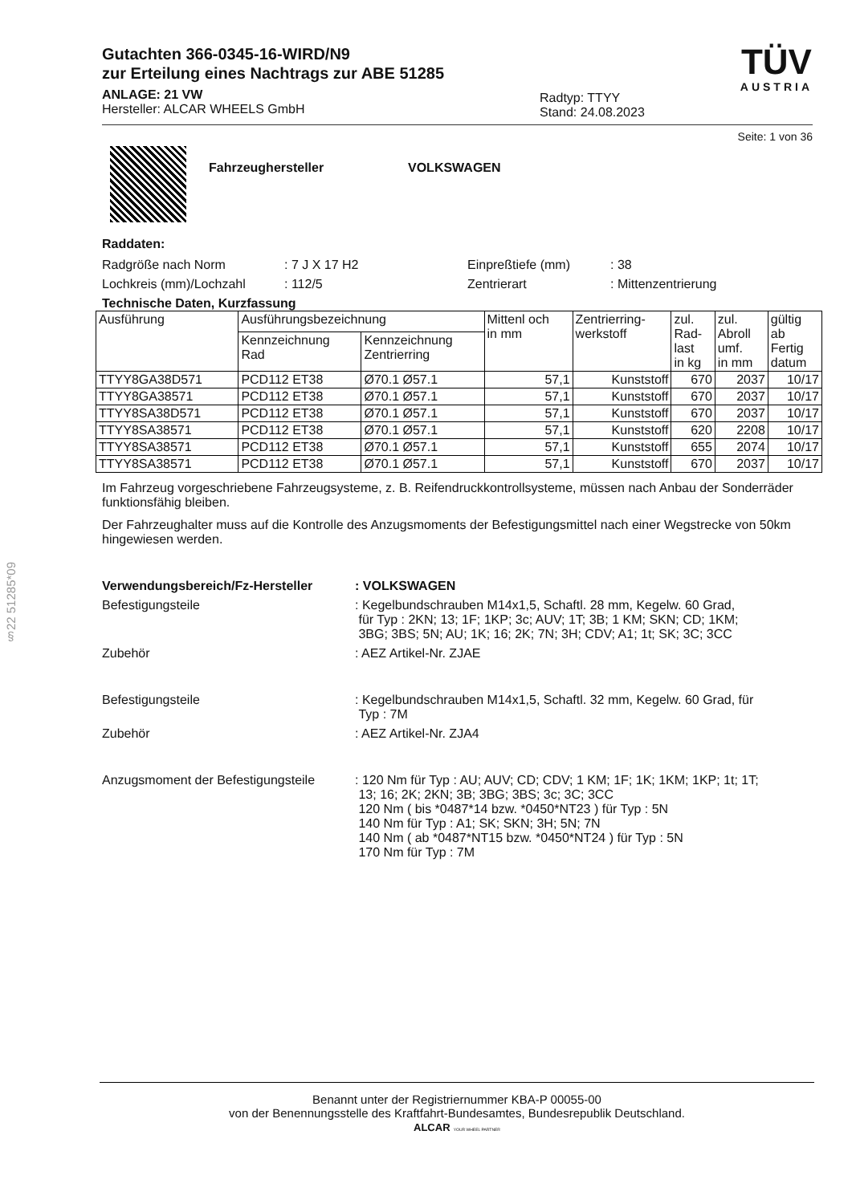§22 51285*09
Gutachten 366-0345-16-WIRD/N9
zur Erteilung eines Nachtrags zur ABE 51285
ANLAGE: 21 VW
Hersteller: ALCAR WHEELS GmbH
Radtyp: TTYY
Stand: 24.08.2023
TÜV
AUSTRIA
Seite: 1 von 36
Fahrzeughersteller VOLKSWAGEN
Raddaten:
Radgröße nach Norm: 7 J X 17 H2 Einpreßtiefe (mm): 38
Lochkreis (mm)/Lochzahl: 112/5 Zentrierart: Mittenzentrierung
Technische Daten, Kurzfassung
| Ausführung | Ausführungsbezeichnung | | Mittenl och in mm | Zentrierring- werkstoff | zul. Rad- last in kg | zul. Abroll umf. in mm | gültig ab Fertig datum |
| --- | --- | --- | --- | --- | --- | --- | --- |
| | Kennzeichnung Rad | Kennzeichnung Zentrierring | | | | | |
| TTYY8GA38D571 | PCD112 ET38 | Ø70.1 Ø57.1 | 57,1 | Kunststoff | 670 | 2037 | 10/17 |
| TTYY8GA38571 | PCD112 ET38 | Ø70.1 Ø57.1 | 57,1 | Kunststoff | 670 | 2037 | 10/17 |
| TTYY8SA38D571 | PCD112 ET38 | Ø70.1 Ø57.1 | 57,1 | Kunststoff | 670 | 2037 | 10/17 |
| TTYY8SA38571 | PCD112 ET38 | Ø70.1 Ø57.1 | 57,1 | Kunststoff | 620 | 2208 | 10/17 |
| TTYY8SA38571 | PCD112 ET38 | Ø70.1 Ø57.1 | 57,1 | Kunststoff | 655 | 2074 | 10/17 |
| TTYY8SA38571 | PCD112 ET38 | Ø70.1 Ø57.1 | 57,1 | Kunststoff | 670 | 2037 | 10/17 |
Im Fahrzeug vorgeschriebene Fahrzeugsysteme, z. B. Reifendruckkontrollsysteme, müssen nach Anbau der Sonderräder funktionsfähig bleiben.
Der Fahrzeughalter muss auf die Kontrolle des Anzugsmoments der Befestigungsmittel nach einer Wegstrecke von 50km hingewiesen werden.
Verwendungsbereich/Fz-Hersteller: VOLKSWAGEN
Befestigungsteile: Kegelbundschrauben M14x1,5, Schaftl. 28 mm, Kegelw. 60 Grad,
für Typ : 2KN; 13; 1F; 1KP; 3c; AUV; 1T; 3B; 1 KM; SKN; CD; 1KM;
3BG; 3BS; 5N; AU; 1K; 16; 2K; 7N; 3H; CDV; A1; 1t; SK; 3C; 3CC
Zubehör: AEZ Artikel-Nr. ZJAE
Befestigungsteile: Kegelbundschrauben M14x1,5, Schaftl. 32 mm, Kegelw. 60 Grad, für
Typ : 7M
Zubehör: AEZ Artikel-Nr. ZJA4
Anzugsmoment der Befestigungsteile: 120 Nm für Typ : AU; AUV; CD; CDV; 1 KM; 1F; 1K; 1KM; 1KP; 1t; 1T;
13; 16; 2K; 2KN; 3B; 3BG; 3BS; 3c; 3C; 3CC
120 Nm ( bis *0487*14 bzw. *0450*NT23 ) für Typ : 5N
140 Nm für Typ : A1; SK; SKN; 3H; 5N; 7N
140 Nm ( ab *0487*NT15 bzw. *0450*NT24 ) für Typ : 5N
170 Nm für Typ : 7M
Benannt unter der Registriernummer KBA-P 00055-00
von der Benennungsstelle des Kraftfahrt-Bundesamtes, Bundesrepublik Deutschland.
ALCAR YOUR WHEEL PARTNER